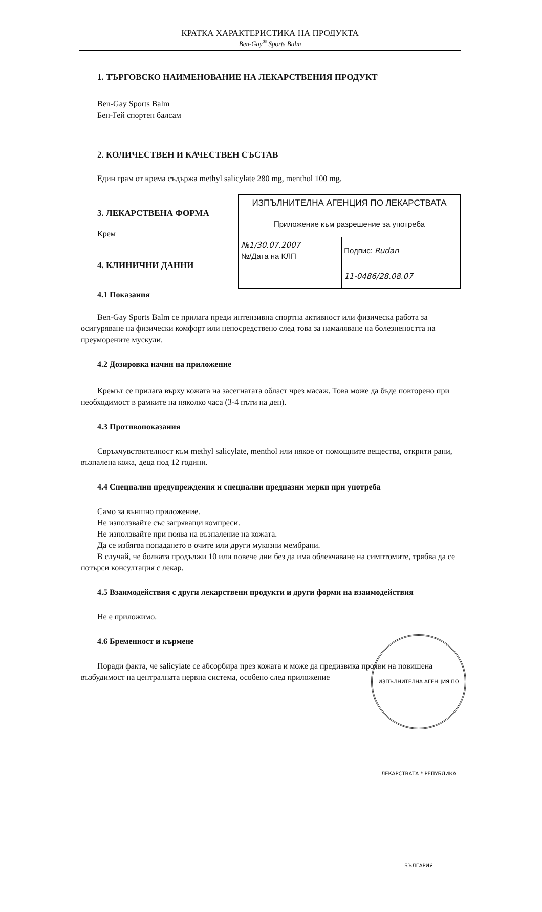КРАТКА ХАРАКТЕРИСТИКА НА ПРОДУКТА
Ben-Gay<sup>®</sup> Sports Balm
1. ТЪРГОВСКО НАИМЕНОВАНИЕ НА ЛЕКАРСТВЕНИЯ ПРОДУКТ
Ben-Gay Sports Balm
Бен-Гей спортен балсам
2. КОЛИЧЕСТВЕН И КАЧЕСТВЕН СЪСТАВ
Един грам от крема съдържа methyl salicylate 280 mg, menthol 100 mg.
| ИЗПЪЛНИТЕЛНА АГЕНЦИЯ ПО ЛЕКАРСТВАТА | |
| Приложение към разрешение за употреба | |
| №1/30.07.2007 №/Дата на КЛП | Подпис: Rudan |
| | 11-0486/28.08.07 |
3. ЛЕКАРСТВЕНА ФОРМА
Крем
4. КЛИНИЧНИ ДАННИ
4.1 Показания
Ben-Gay Sports Balm се прилага преди интензивна спортна активност или физическа работа за осигуряване на физически комфорт или непосредствено след това за намаляване на болезнеността на преуморените мускули.
4.2 Дозировка начин на приложение
Кремът се прилага върху кожата на засегнатата област чрез масаж. Това може да бъде повторено при необходимост в рамките на няколко часа (3-4 пъти на ден).
4.3 Противопоказания
Свръхчувствителност към methyl salicylate, menthol или някое от помощните вещества, открити рани, възпалена кожа, деца под 12 години.
4.4 Специални предупреждения и специални предпазни мерки при употреба
Само за външно приложение.
Не използвайте със загряващи компреси.
Не използвайте при поява на възпаление на кожата.
Да се избягва попадането в очите или други мукозни мембрани.
В случай, че болката продължи 10 или повече дни без да има облекчаване на симптомите, трябва да се потърси консултация с лекар.
4.5 Взаимодействия с други лекарствени продукти и други форми на взаимодействия
Не е приложимо.
4.6 Бременност и кърмене
Поради факта, че salicylate се абсорбира през кожата и може да предизвика прояви на повишена възбудимост на централната нервна система, особено след приложение
ИЗПЪЛНИТЕЛНА АГЕНЦИЯ ПО ЛЕКАРСТВАТА * РЕПУБЛИКА БЪЛГАРИЯ